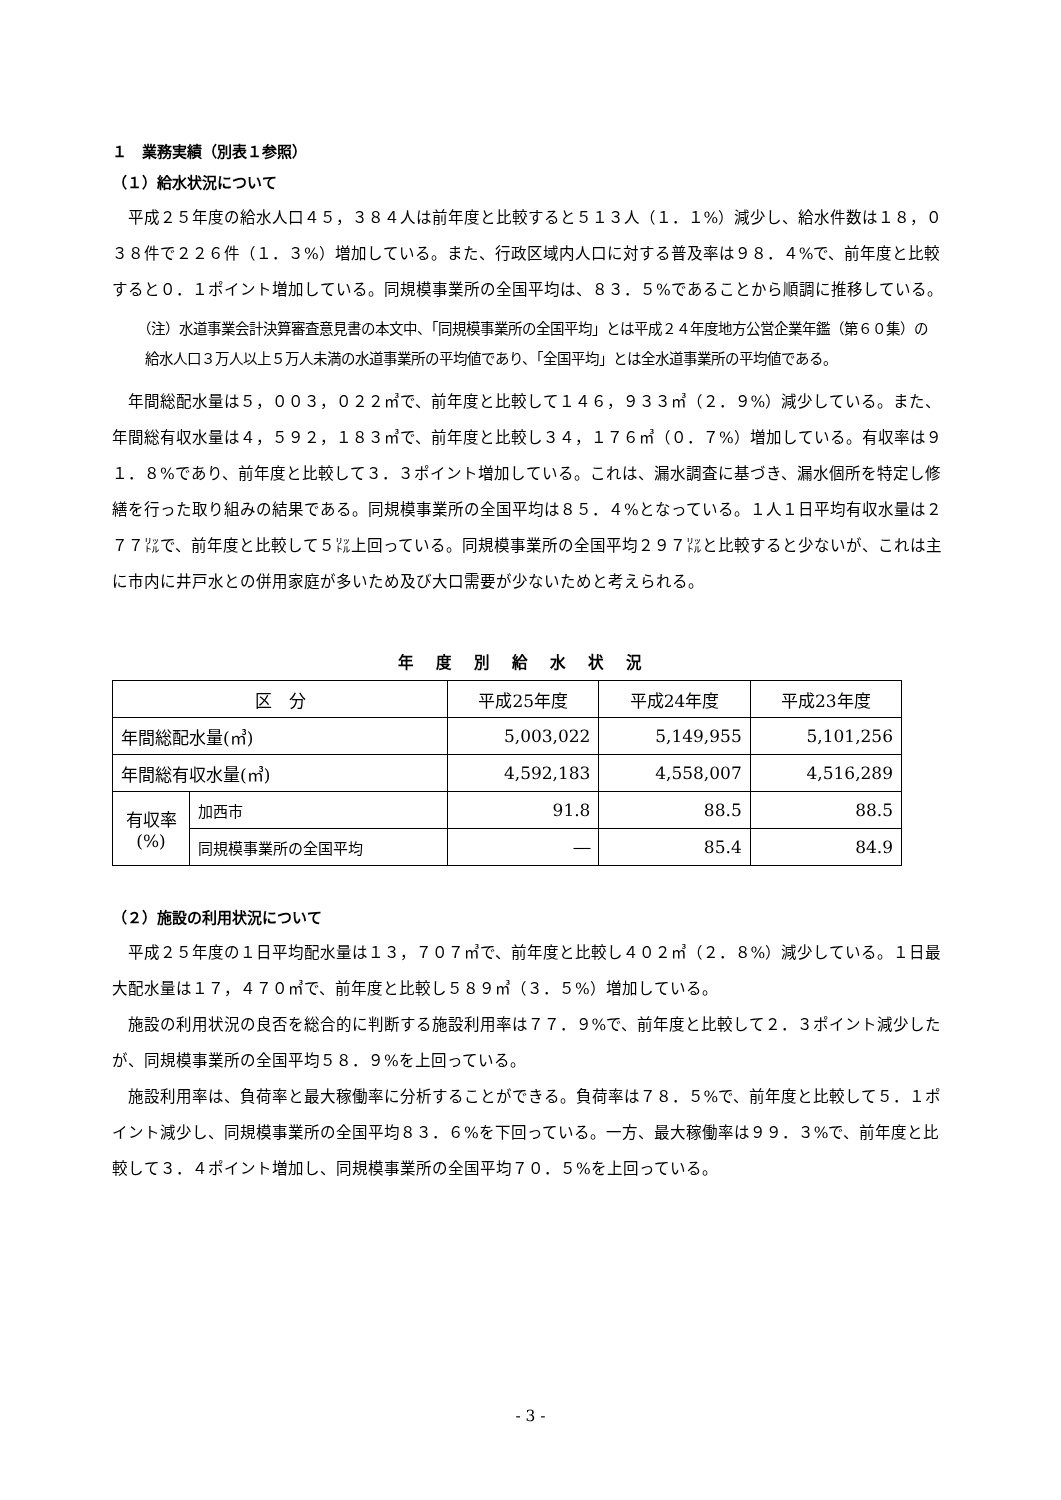１　業務実績（別表１参照）
（１）給水状況について
平成２５年度の給水人口４５，３８４人は前年度と比較すると５１３人（１．１%）減少し、給水件数は１８，０３８件で２２６件（１．３%）増加している。また、行政区域内人口に対する普及率は９８．４%で、前年度と比較すると０．１ポイント増加している。同規模事業所の全国平均は、８３．５%であることから順調に推移している。
（注）水道事業会計決算審査意見書の本文中、「同規模事業所の全国平均」とは平成２４年度地方公営企業年鑑（第６０集）の給水人口３万人以上５万人未満の水道事業所の平均値であり、「全国平均」とは全水道事業所の平均値である。
年間総配水量は５，００３，０２２㎥で、前年度と比較して１４６，９３３㎥（２．９%）減少している。また、年間総有収水量は４，５９２，１８３㎥で、前年度と比較し３４，１７６㎥（０．７%）増加している。有収率は９１．８%であり、前年度と比較して３．３ポイント増加している。これは、漏水調査に基づき、漏水個所を特定し修繕を行った取り組みの結果である。同規模事業所の全国平均は８５．４%となっている。１人１日平均有収水量は２７７㍑で、前年度と比較して５㍑上回っている。同規模事業所の全国平均２９７㍑と比較すると少ないが、これは主に市内に井戸水との併用家庭が多いため及び大口需要が少ないためと考えられる。
年度別給水状況
| 区 分 | | 平成25年度 | 平成24年度 | 平成23年度 |
| --- | --- | --- | --- | --- |
| 年間総配水量(㎥) | | 5,003,022 | 5,149,955 | 5,101,256 |
| 年間総有収水量(㎥) | | 4,592,183 | 4,558,007 | 4,516,289 |
| 有収率 (%) | 加西市 | 91.8 | 88.5 | 88.5 |
| | 同規模事業所の全国平均 | ― | 85.4 | 84.9 |
（２）施設の利用状況について
平成２５年度の１日平均配水量は１３，７０７㎥で、前年度と比較し４０２㎥（２．８%）減少している。１日最大配水量は１７，４７０㎥で、前年度と比較し５８９㎥（３．５%）増加している。
施設の利用状況の良否を総合的に判断する施設利用率は７７．９%で、前年度と比較して２．３ポイント減少したが、同規模事業所の全国平均５８．９%を上回っている。
施設利用率は、負荷率と最大稼働率に分析することができる。負荷率は７８．５%で、前年度と比較して５．１ポイント減少し、同規模事業所の全国平均８３．６%を下回っている。一方、最大稼働率は９９．３%で、前年度と比較して３．４ポイント増加し、同規模事業所の全国平均７０．５%を上回っている。
- 3 -